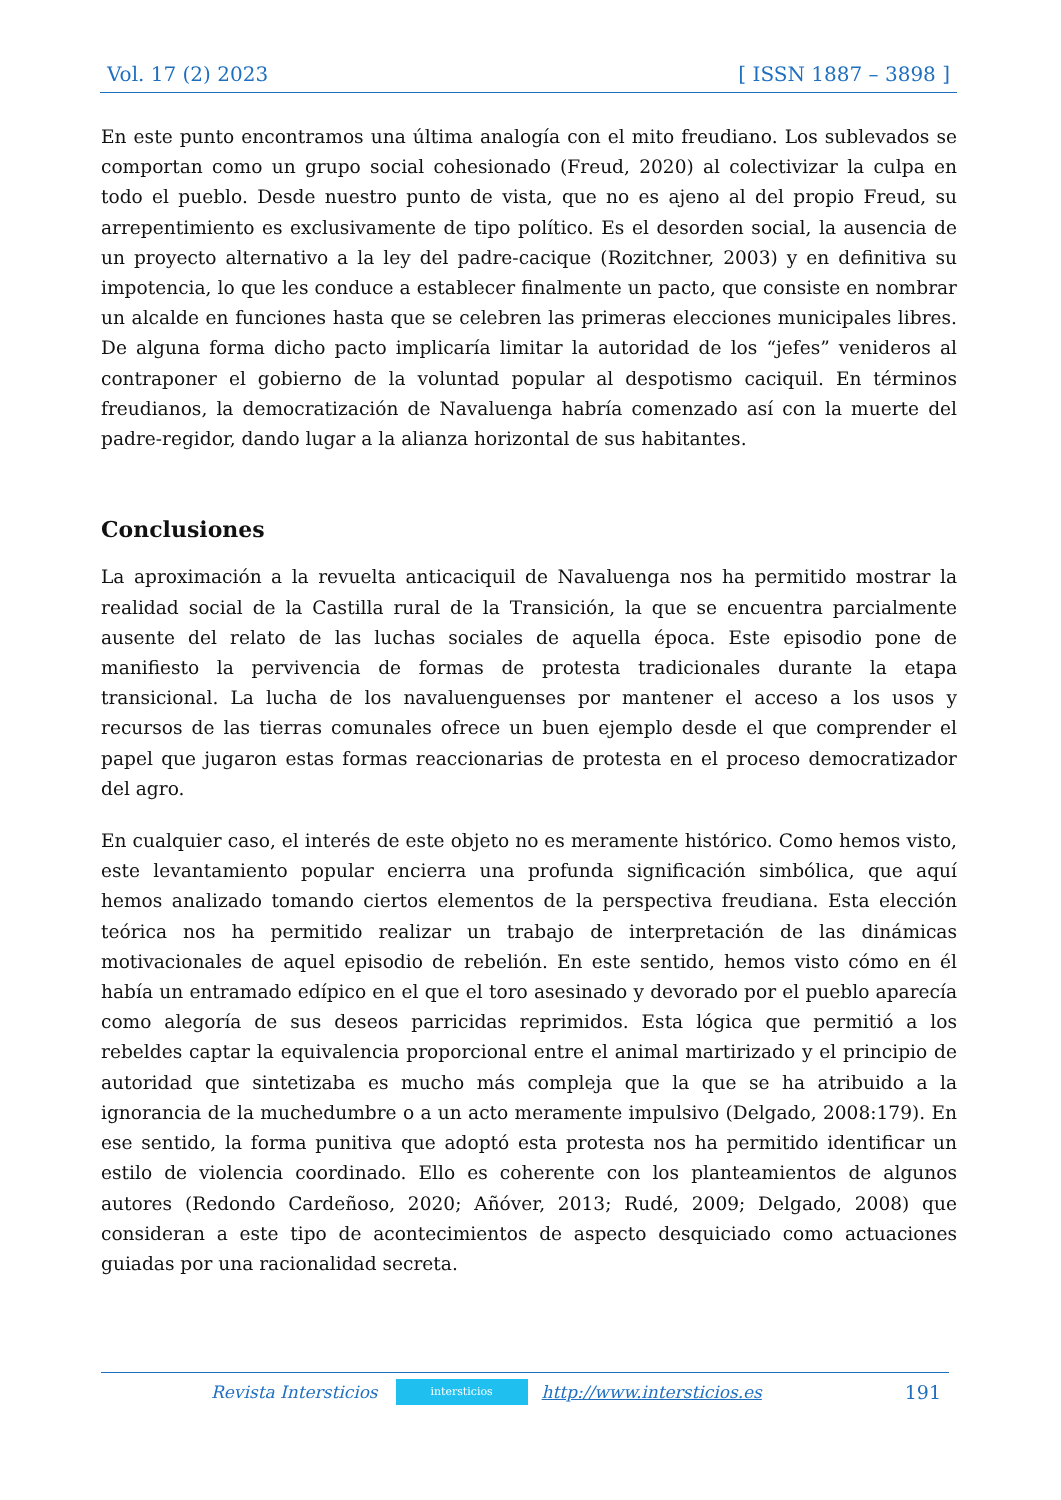Vol. 17 (2) 2023 [ ISSN 1887 – 3898 ]
En este punto encontramos una última analogía con el mito freudiano. Los sublevados se comportan como un grupo social cohesionado (Freud, 2020) al colectivizar la culpa en todo el pueblo. Desde nuestro punto de vista, que no es ajeno al del propio Freud, su arrepentimiento es exclusivamente de tipo político. Es el desorden social, la ausencia de un proyecto alternativo a la ley del padre-cacique (Rozitchner, 2003) y en definitiva su impotencia, lo que les conduce a establecer finalmente un pacto, que consiste en nombrar un alcalde en funciones hasta que se celebren las primeras elecciones municipales libres. De alguna forma dicho pacto implicaría limitar la autoridad de los “jefes” venideros al contraponer el gobierno de la voluntad popular al despotismo caciquil. En términos freudianos, la democratización de Navaluenga habría comenzado así con la muerte del padre-regidor, dando lugar a la alianza horizontal de sus habitantes.
Conclusiones
La aproximación a la revuelta anticaciquil de Navaluenga nos ha permitido mostrar la realidad social de la Castilla rural de la Transición, la que se encuentra parcialmente ausente del relato de las luchas sociales de aquella época. Este episodio pone de manifiesto la pervivencia de formas de protesta tradicionales durante la etapa transicional. La lucha de los navaluenguenses por mantener el acceso a los usos y recursos de las tierras comunales ofrece un buen ejemplo desde el que comprender el papel que jugaron estas formas reaccionarias de protesta en el proceso democratizador del agro.
En cualquier caso, el interés de este objeto no es meramente histórico. Como hemos visto, este levantamiento popular encierra una profunda significación simbólica, que aquí hemos analizado tomando ciertos elementos de la perspectiva freudiana. Esta elección teórica nos ha permitido realizar un trabajo de interpretación de las dinámicas motivacionales de aquel episodio de rebelión. En este sentido, hemos visto cómo en él había un entramado edípico en el que el toro asesinado y devorado por el pueblo aparecía como alegoría de sus deseos parricidas reprimidos. Esta lógica que permitió a los rebeldes captar la equivalencia proporcional entre el animal martirizado y el principio de autoridad que sintetizaba es mucho más compleja que la que se ha atribuido a la ignorancia de la muchedumbre o a un acto meramente impulsivo (Delgado, 2008:179). En ese sentido, la forma punitiva que adoptó esta protesta nos ha permitido identificar un estilo de violencia coordinado. Ello es coherente con los planteamientos de algunos autores (Redondo Cardeñoso, 2020; Añóver, 2013; Rudé, 2009; Delgado, 2008) que consideran a este tipo de acontecimientos de aspecto desquiciado como actuaciones guiadas por una racionalidad secreta.
Revista Intersticios intersticios http://www.intersticios.es 191